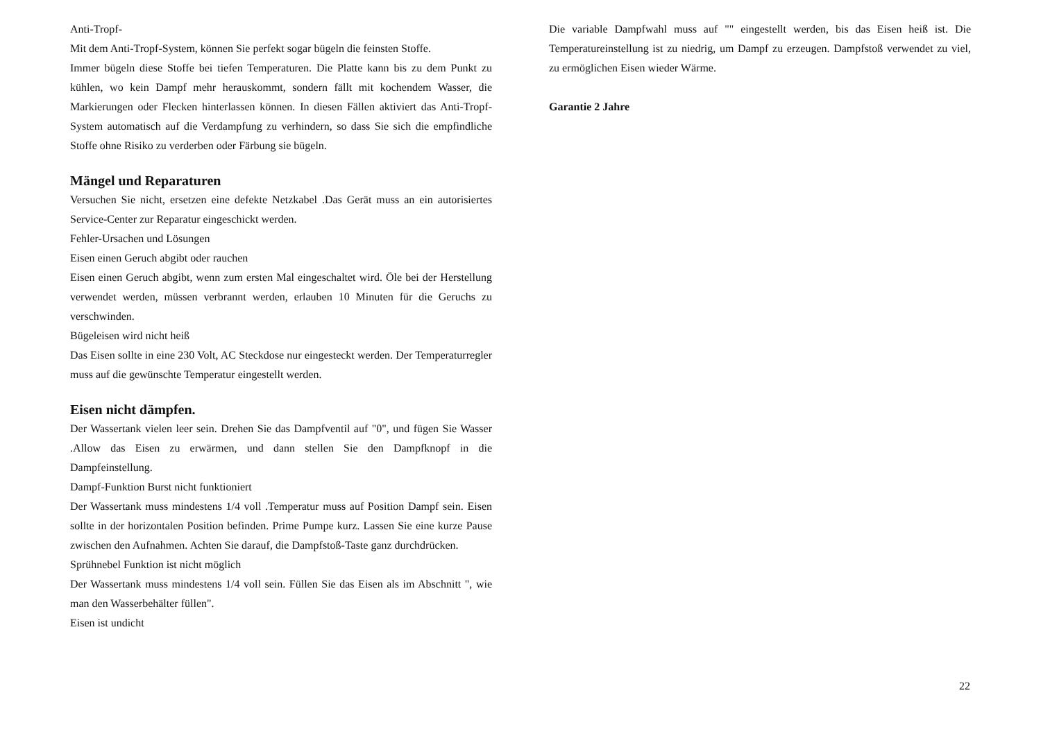Anti-Tropf-
Mit dem Anti-Tropf-System, können Sie perfekt sogar bügeln die feinsten Stoffe.
Immer bügeln diese Stoffe bei tiefen Temperaturen. Die Platte kann bis zu dem Punkt zu kühlen, wo kein Dampf mehr herauskommt, sondern fällt mit kochendem Wasser, die Markierungen oder Flecken hinterlassen können. In diesen Fällen aktiviert das Anti-Tropf-System automatisch auf die Verdampfung zu verhindern, so dass Sie sich die empfindliche Stoffe ohne Risiko zu verderben oder Färbung sie bügeln.
Mängel und Reparaturen
Versuchen Sie nicht, ersetzen eine defekte Netzkabel .Das Gerät muss an ein autorisiertes Service-Center zur Reparatur eingeschickt werden.
Fehler-Ursachen und Lösungen
Eisen einen Geruch abgibt oder rauchen
Eisen einen Geruch abgibt, wenn zum ersten Mal eingeschaltet wird. Öle bei der Herstellung verwendet werden, müssen verbrannt werden, erlauben 10 Minuten für die Geruchs zu verschwinden.
Bügeleisen wird nicht heiß
Das Eisen sollte in eine 230 Volt, AC Steckdose nur eingesteckt werden. Der Temperaturregler muss auf die gewünschte Temperatur eingestellt werden.
Eisen nicht dämpfen.
Der Wassertank vielen leer sein. Drehen Sie das Dampfventil auf "0", und fügen Sie Wasser .Allow das Eisen zu erwärmen, und dann stellen Sie den Dampfknopf in die Dampfeinstellung.
Dampf-Funktion Burst nicht funktioniert
Der Wassertank muss mindestens 1/4 voll .Temperatur muss auf Position Dampf sein. Eisen sollte in der horizontalen Position befinden. Prime Pumpe kurz. Lassen Sie eine kurze Pause zwischen den Aufnahmen. Achten Sie darauf, die Dampfstoß-Taste ganz durchdrücken.
Sprühnebel Funktion ist nicht möglich
Der Wassertank muss mindestens 1/4 voll sein. Füllen Sie das Eisen als im Abschnitt ", wie man den Wasserbehälter füllen".
Eisen ist undicht
Die variable Dampfwahl muss auf "" eingestellt werden, bis das Eisen heiß ist. Die Temperatureinstellung ist zu niedrig, um Dampf zu erzeugen. Dampfstoß verwendet zu viel, zu ermöglichen Eisen wieder Wärme.
Garantie 2 Jahre
22